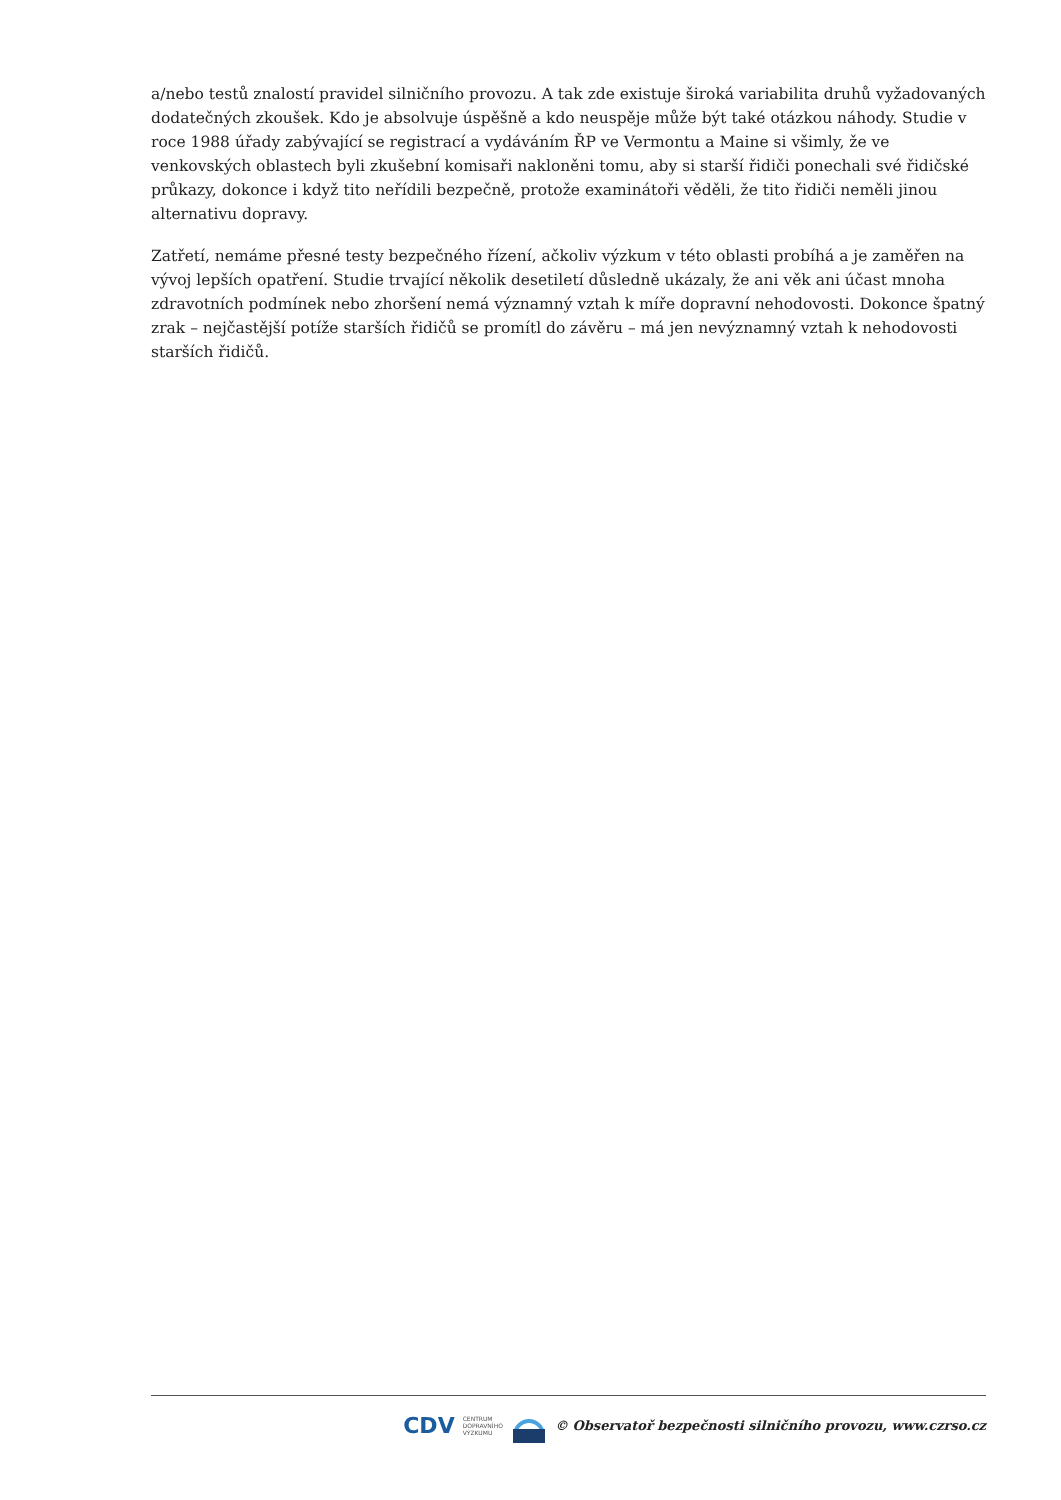a/nebo testů znalostí pravidel silničního provozu. A tak zde existuje široká variabilita druhů vyžadovaných dodatečných zkoušek. Kdo je absolvuje úspěšně a kdo neuspěje může být také otázkou náhody. Studie v roce 1988 úřady zabývající se registrací a vydáváním ŘP ve Vermontu a Maine si všimly, že ve venkovských oblastech byli zkušební komisaři nakloněni tomu, aby si starší řidiči ponechali své řidičské průkazy, dokonce i když tito neřídili bezpečně, protože examinátoři věděli, že tito řidiči neměli jinou alternativu dopravy.
Zatřetí, nemáme přesné testy bezpečného řízení, ačkoliv výzkum v této oblasti probíhá a je zaměřen na vývoj lepších opatření. Studie trvající několik desetiletí důsledně ukázaly, že ani věk ani účast mnoha zdravotních podmínek nebo zhoršení nemá významný vztah k míře dopravní nehodovosti. Dokonce špatný zrak – nejčastější potíže starších řidičů se promítl do závěru – má jen nevýznamný vztah k nehodovosti starších řidičů.
CDV CENTRUM
DOPRAVNÍHO
VÝZKUMU © Observatoř bezpečnosti silničního provozu, www.czrso.cz